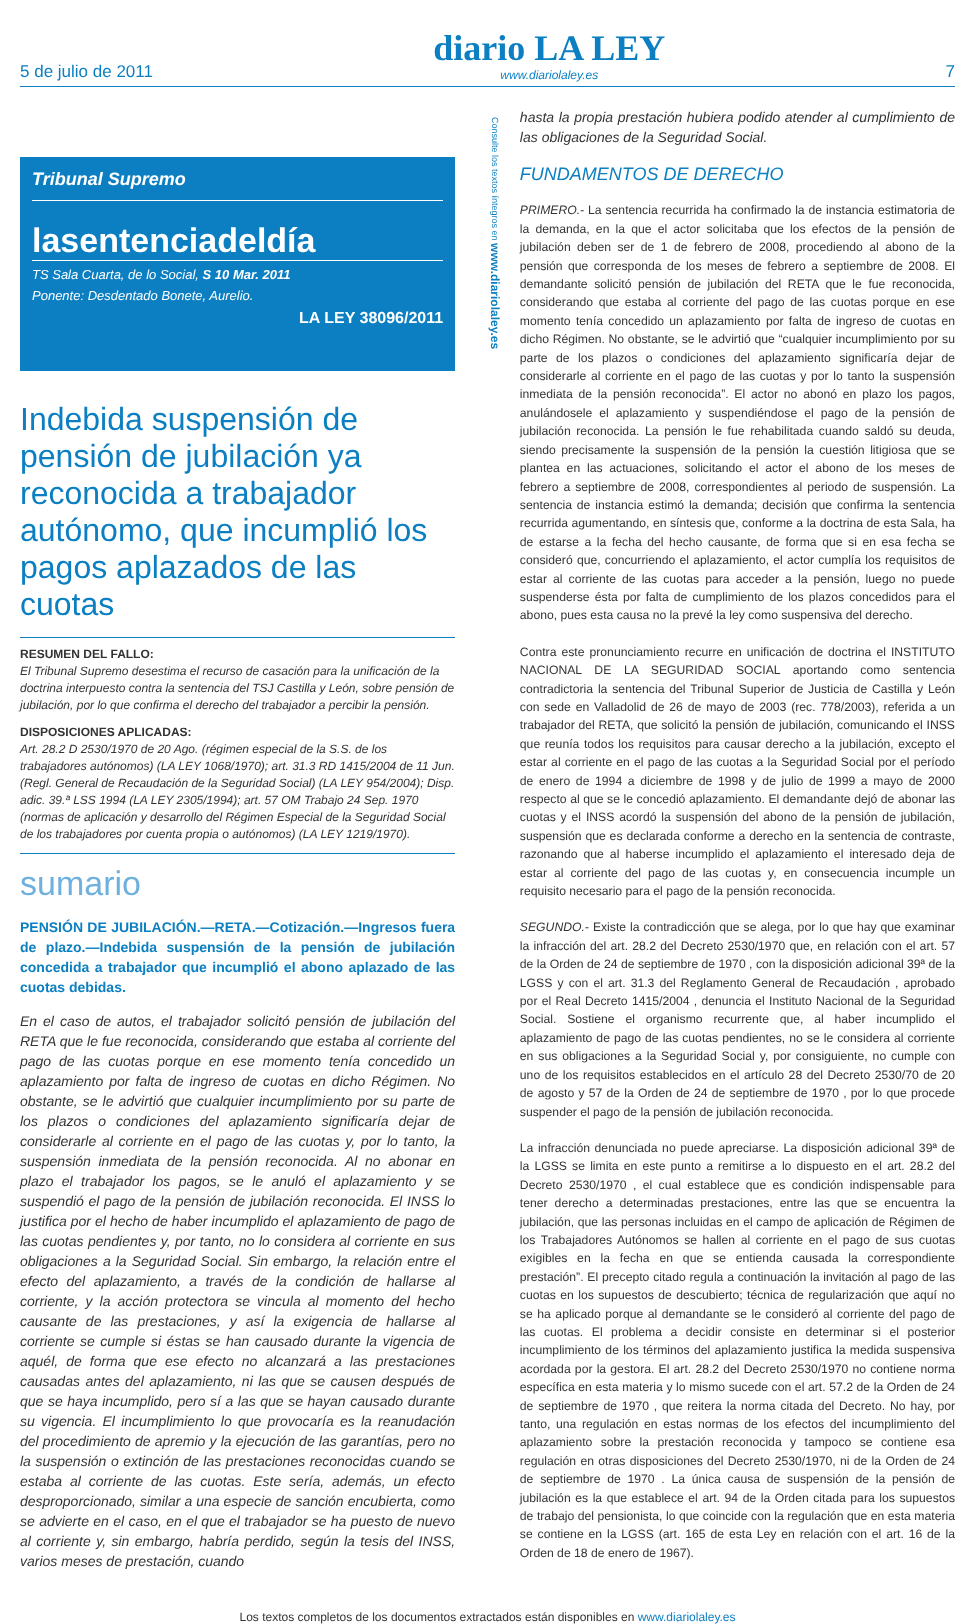5 de julio de 2011
diario LA LEY
www.diariolaley.es
7
Tribunal Supremo
lasentenciadeldía
TS Sala Cuarta, de lo Social, S 10 Mar. 2011
Ponente: Desdentado Bonete, Aurelio.
LA LEY 38096/2011
Indebida suspensión de pensión de jubilación ya reconocida a trabajador autónomo, que incumplió los pagos aplazados de las cuotas
RESUMEN DEL FALLO:
El Tribunal Supremo desestima el recurso de casación para la unificación de la doctrina interpuesto contra la sentencia del TSJ Castilla y León, sobre pensión de jubilación, por lo que confirma el derecho del trabajador a percibir la pensión.
DISPOSICIONES APLICADAS:
Art. 28.2 D 2530/1970 de 20 Ago. (régimen especial de la S.S. de los trabajadores autónomos) (LA LEY 1068/1970); art. 31.3 RD 1415/2004 de 11 Jun. (Regl. General de Recaudación de la Seguridad Social) (LA LEY 954/2004); Disp. adic. 39.ª LSS 1994 (LA LEY 2305/1994); art. 57 OM Trabajo 24 Sep. 1970 (normas de aplicación y desarrollo del Régimen Especial de la Seguridad Social de los trabajadores por cuenta propia o autónomos) (LA LEY 1219/1970).
sumario
PENSIÓN DE JUBILACIÓN.—RETA.—Cotización.—Ingresos fuera de plazo.—Indebida suspensión de la pensión de jubilación concedida a trabajador que incumplió el abono aplazado de las cuotas debidas.
En el caso de autos, el trabajador solicitó pensión de jubilación del RETA que le fue reconocida, considerando que estaba al corriente del pago de las cuotas porque en ese momento tenía concedido un aplazamiento por falta de ingreso de cuotas en dicho Régimen. No obstante, se le advirtió que cualquier incumplimiento por su parte de los plazos o condiciones del aplazamiento significaría dejar de considerarle al corriente en el pago de las cuotas y, por lo tanto, la suspensión inmediata de la pensión reconocida. Al no abonar en plazo el trabajador los pagos, se le anuló el aplazamiento y se suspendió el pago de la pensión de jubilación reconocida. El INSS lo justifica por el hecho de haber incumplido el aplazamiento de pago de las cuotas pendientes y, por tanto, no lo considera al corriente en sus obligaciones a la Seguridad Social. Sin embargo, la relación entre el efecto del aplazamiento, a través de la condición de hallarse al corriente, y la acción protectora se vincula al momento del hecho causante de las prestaciones, y así la exigencia de hallarse al corriente se cumple si éstas se han causado durante la vigencia de aquél, de forma que ese efecto no alcanzará a las prestaciones causadas antes del aplazamiento, ni las que se causen después de que se haya incumplido, pero sí a las que se hayan causado durante su vigencia. El incumplimiento lo que provocaría es la reanudación del procedimiento de apremio y la ejecución de las garantías, pero no la suspensión o extinción de las prestaciones reconocidas cuando se estaba al corriente de las cuotas. Este sería, además, un efecto desproporcionado, similar a una especie de sanción encubierta, como se advierte en el caso, en el que el trabajador se ha puesto de nuevo al corriente y, sin embargo, habría perdido, según la tesis del INSS, varios meses de prestación, cuando
Consulte los textos íntegros en www.diariolaley.es
hasta la propia prestación hubiera podido atender al cumplimiento de las obligaciones de la Seguridad Social.
FUNDAMENTOS DE DERECHO
PRIMERO.- La sentencia recurrida ha confirmado la de instancia estimatoria de la demanda, en la que el actor solicitaba que los efectos de la pensión de jubilación deben ser de 1 de febrero de 2008, procediendo al abono de la pensión que corresponda de los meses de febrero a septiembre de 2008. El demandante solicitó pensión de jubilación del RETA que le fue reconocida, considerando que estaba al corriente del pago de las cuotas porque en ese momento tenía concedido un aplazamiento por falta de ingreso de cuotas en dicho Régimen. No obstante, se le advirtió que “cualquier incumplimiento por su parte de los plazos o condiciones del aplazamiento significaría dejar de considerarle al corriente en el pago de las cuotas y por lo tanto la suspensión inmediata de la pensión reconocida”. El actor no abonó en plazo los pagos, anulándosele el aplazamiento y suspendiéndose el pago de la pensión de jubilación reconocida. La pensión le fue rehabilitada cuando saldó su deuda, siendo precisamente la suspensión de la pensión la cuestión litigiosa que se plantea en las actuaciones, solicitando el actor el abono de los meses de febrero a septiembre de 2008, correspondientes al periodo de suspensión. La sentencia de instancia estimó la demanda; decisión que confirma la sentencia recurrida agumentando, en síntesis que, conforme a la doctrina de esta Sala, ha de estarse a la fecha del hecho causante, de forma que si en esa fecha se consideró que, concurriendo el aplazamiento, el actor cumplía los requisitos de estar al corriente de las cuotas para acceder a la pensión, luego no puede suspenderse ésta por falta de cumplimiento de los plazos concedidos para el abono, pues esta causa no la prevé la ley como suspensiva del derecho.
Contra este pronunciamiento recurre en unificación de doctrina el INSTITUTO NACIONAL DE LA SEGURIDAD SOCIAL aportando como sentencia contradictoria la sentencia del Tribunal Superior de Justicia de Castilla y León con sede en Valladolid de 26 de mayo de 2003 (rec. 778/2003), referida a un trabajador del RETA, que solicitó la pensión de jubilación, comunicando el INSS que reunía todos los requisitos para causar derecho a la jubilación, excepto el estar al corriente en el pago de las cuotas a la Seguridad Social por el período de enero de 1994 a diciembre de 1998 y de julio de 1999 a mayo de 2000 respecto al que se le concedió aplazamiento. El demandante dejó de abonar las cuotas y el INSS acordó la suspensión del abono de la pensión de jubilación, suspensión que es declarada conforme a derecho en la sentencia de contraste, razonando que al haberse incumplido el aplazamiento el interesado deja de estar al corriente del pago de las cuotas y, en consecuencia incumple un requisito necesario para el pago de la pensión reconocida.
SEGUNDO.- Existe la contradicción que se alega, por lo que hay que examinar la infracción del art. 28.2 del Decreto 2530/1970 que, en relación con el art. 57 de la Orden de 24 de septiembre de 1970 , con la disposición adicional 39ª de la LGSS y con el art. 31.3 del Reglamento General de Recaudación , aprobado por el Real Decreto 1415/2004 , denuncia el Instituto Nacional de la Seguridad Social. Sostiene el organismo recurrente que, al haber incumplido el aplazamiento de pago de las cuotas pendientes, no se le considera al corriente en sus obligaciones a la Seguridad Social y, por consiguiente, no cumple con uno de los requisitos establecidos en el artículo 28 del Decreto 2530/70 de 20 de agosto y 57 de la Orden de 24 de septiembre de 1970 , por lo que procede suspender el pago de la pensión de jubilación reconocida.
La infracción denunciada no puede apreciarse. La disposición adicional 39ª de la LGSS se limita en este punto a remitirse a lo dispuesto en el art. 28.2 del Decreto 2530/1970 , el cual establece que es condición indispensable para tener derecho a determinadas prestaciones, entre las que se encuentra la jubilación, que las personas incluidas en el campo de aplicación de Régimen de los Trabajadores Autónomos se hallen al corriente en el pago de sus cuotas exigibles en la fecha en que se entienda causada la correspondiente prestación”. El precepto citado regula a continuación la invitación al pago de las cuotas en los supuestos de descubierto; técnica de regularización que aquí no se ha aplicado porque al demandante se le consideró al corriente del pago de las cuotas. El problema a decidir consiste en determinar si el posterior incumplimiento de los términos del aplazamiento justifica la medida suspensiva acordada por la gestora. El art. 28.2 del Decreto 2530/1970 no contiene norma específica en esta materia y lo mismo sucede con el art. 57.2 de la Orden de 24 de septiembre de 1970 , que reitera la norma citada del Decreto. No hay, por tanto, una regulación en estas normas de los efectos del incumplimiento del aplazamiento sobre la prestación reconocida y tampoco se contiene esa regulación en otras disposiciones del Decreto 2530/1970, ni de la Orden de 24 de septiembre de 1970 . La única causa de suspensión de la pensión de jubilación es la que establece el art. 94 de la Orden citada para los supuestos de trabajo del pensionista, lo que coincide con la regulación que en esta materia se contiene en la LGSS (art. 165 de esta Ley en relación con el art. 16 de la Orden de 18 de enero de 1967).
Los textos completos de los documentos extractados están disponibles en www.diariolaley.es